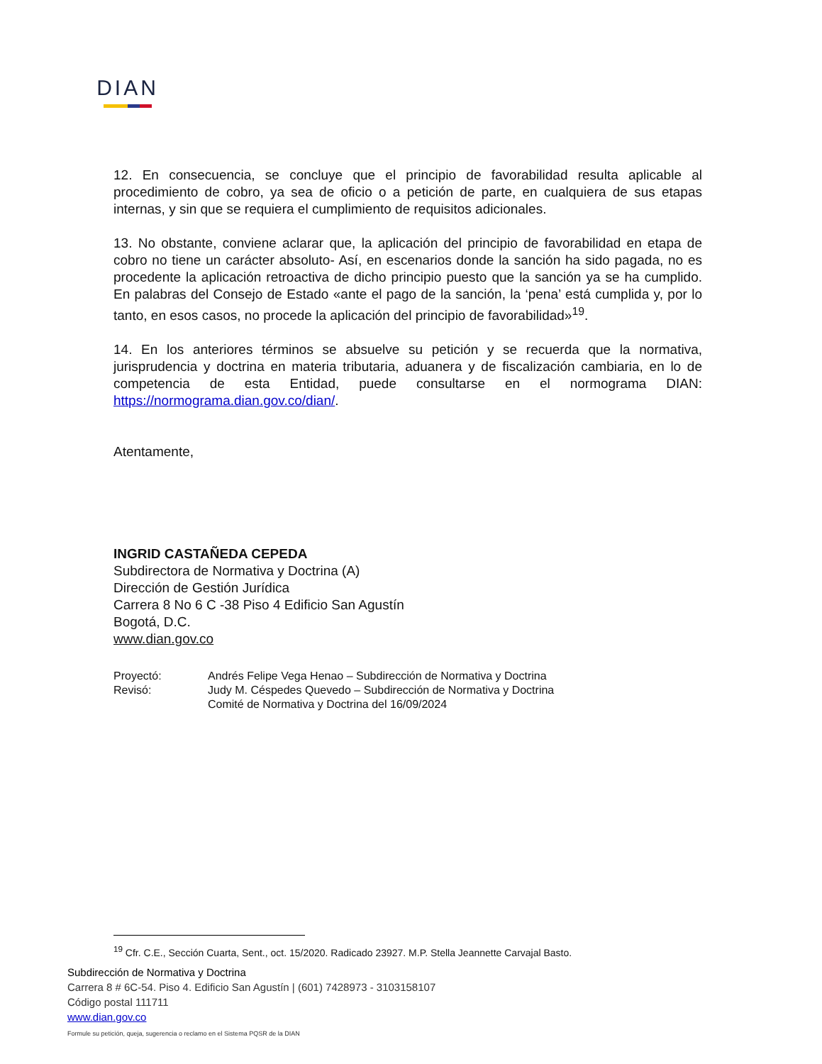DIAN
12. En consecuencia, se concluye que el principio de favorabilidad resulta aplicable al procedimiento de cobro, ya sea de oficio o a petición de parte, en cualquiera de sus etapas internas, y sin que se requiera el cumplimiento de requisitos adicionales.
13. No obstante, conviene aclarar que, la aplicación del principio de favorabilidad en etapa de cobro no tiene un carácter absoluto- Así, en escenarios donde la sanción ha sido pagada, no es procedente la aplicación retroactiva de dicho principio puesto que la sanción ya se ha cumplido. En palabras del Consejo de Estado «ante el pago de la sanción, la ‘pena’ está cumplida y, por lo tanto, en esos casos, no procede la aplicación del principio de favorabilidad»<sup>19</sup>.
14. En los anteriores términos se absuelve su petición y se recuerda que la normativa, jurisprudencia y doctrina en materia tributaria, aduanera y de fiscalización cambiaria, en lo de competencia de esta Entidad, puede consultarse en el normograma DIAN: https://normograma.dian.gov.co/dian/.
Atentamente,
INGRID CASTAÑEDA CEPEDA
Subdirectora de Normativa y Doctrina (A)
Dirección de Gestión Jurídica
Carrera 8 No 6 C -38 Piso 4 Edificio San Agustín
Bogotá, D.C.
www.dian.gov.co
| Proyectó: | Andrés Felipe Vega Henao – Subdirección de Normativa y Doctrina |
| Revisó: | Judy M. Céspedes Quevedo – Subdirección de Normativa y Doctrina Comité de Normativa y Doctrina del 16/09/2024 |
<sup>19</sup> Cfr. C.E., Sección Cuarta, Sent., oct. 15/2020. Radicado 23927. M.P. Stella Jeannette Carvajal Basto.
Subdirección de Normativa y Doctrina
Carrera 8 # 6C-54. Piso 4. Edificio San Agustín | (601) 7428973 - 3103158107
Código postal 111711
www.dian.gov.co
Formule su petición, queja, sugerencia o reclamo en el Sistema PQSR de la DIAN